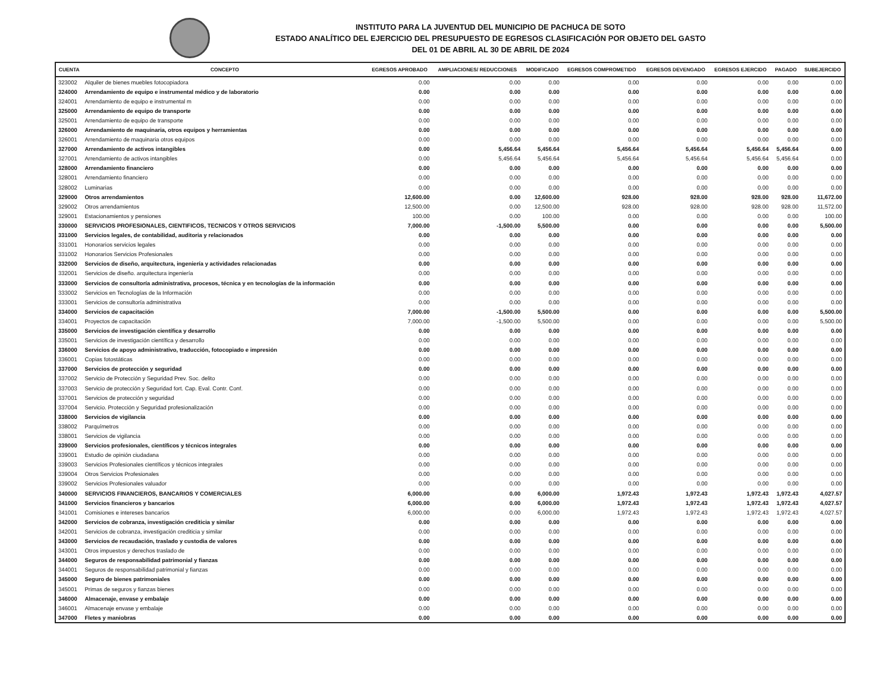INSTITUTO PARA LA JUVENTUD DEL MUNICIPIO DE PACHUCA DE SOTO
ESTADO ANALÍTICO DEL EJERCICIO DEL PRESUPUESTO DE EGRESOS CLASIFICACIÓN POR OBJETO DEL GASTO
DEL 01 DE ABRIL AL 30 DE ABRIL DE 2024
| CUENTA | CONCEPTO | EGRESOS APROBADO | AMPLIACIONES/ REDUCCIONES | MODIFICADO | EGRESOS COMPROMETIDO | EGRESOS DEVENGADO | EGRESOS EJERCIDO | PAGADO | SUBEJERCIDO |
| --- | --- | --- | --- | --- | --- | --- | --- | --- | --- |
| 323002 | Alquiler de bienes muebles fotocopiadora | 0.00 | 0.00 | 0.00 | 0.00 | 0.00 | 0.00 | 0.00 | 0.00 |
| 324000 | Arrendamiento de equipo e instrumental médico y de laboratorio | 0.00 | 0.00 | 0.00 | 0.00 | 0.00 | 0.00 | 0.00 | 0.00 |
| 324001 | Arrendamiento de equipo e instrumental m | 0.00 | 0.00 | 0.00 | 0.00 | 0.00 | 0.00 | 0.00 | 0.00 |
| 325000 | Arrendamiento de equipo de transporte | 0.00 | 0.00 | 0.00 | 0.00 | 0.00 | 0.00 | 0.00 | 0.00 |
| 325001 | Arrendamiento de equipo de transporte | 0.00 | 0.00 | 0.00 | 0.00 | 0.00 | 0.00 | 0.00 | 0.00 |
| 326000 | Arrendamiento de maquinaria, otros equipos y herramientas | 0.00 | 0.00 | 0.00 | 0.00 | 0.00 | 0.00 | 0.00 | 0.00 |
| 326001 | Arrendamiento de maquinaria otros equipos | 0.00 | 0.00 | 0.00 | 0.00 | 0.00 | 0.00 | 0.00 | 0.00 |
| 327000 | Arrendamiento de activos intangibles | 0.00 | 5,456.64 | 5,456.64 | 5,456.64 | 5,456.64 | 5,456.64 | 5,456.64 | 0.00 |
| 327001 | Arrendamiento de activos intangibles | 0.00 | 5,456.64 | 5,456.64 | 5,456.64 | 5,456.64 | 5,456.64 | 5,456.64 | 0.00 |
| 328000 | Arrendamiento financiero | 0.00 | 0.00 | 0.00 | 0.00 | 0.00 | 0.00 | 0.00 | 0.00 |
| 328001 | Arrendamiento financiero | 0.00 | 0.00 | 0.00 | 0.00 | 0.00 | 0.00 | 0.00 | 0.00 |
| 328002 | Luminarias | 0.00 | 0.00 | 0.00 | 0.00 | 0.00 | 0.00 | 0.00 | 0.00 |
| 329000 | Otros arrendamientos | 12,600.00 | 0.00 | 12,600.00 | 928.00 | 928.00 | 928.00 | 928.00 | 11,672.00 |
| 329002 | Otros arrendamientos | 12,500.00 | 0.00 | 12,500.00 | 928.00 | 928.00 | 928.00 | 928.00 | 11,572.00 |
| 329001 | Estacionamientos y pensiones | 100.00 | 0.00 | 100.00 | 0.00 | 0.00 | 0.00 | 0.00 | 100.00 |
| 330000 | SERVICIOS PROFESIONALES, CIENTIFICOS, TECNICOS Y OTROS SERVICIOS | 7,000.00 | -1,500.00 | 5,500.00 | 0.00 | 0.00 | 0.00 | 0.00 | 5,500.00 |
| 331000 | Servicios legales, de contabilidad, auditoria y relacionados | 0.00 | 0.00 | 0.00 | 0.00 | 0.00 | 0.00 | 0.00 | 0.00 |
| 331001 | Honorarios servicios legales | 0.00 | 0.00 | 0.00 | 0.00 | 0.00 | 0.00 | 0.00 | 0.00 |
| 331002 | Honorarios Servicios Profesionales | 0.00 | 0.00 | 0.00 | 0.00 | 0.00 | 0.00 | 0.00 | 0.00 |
| 332000 | Servicios de diseño, arquitectura, ingeniería y actividades relacionadas | 0.00 | 0.00 | 0.00 | 0.00 | 0.00 | 0.00 | 0.00 | 0.00 |
| 332001 | Servicios de diseño. arquitectura ingeniería | 0.00 | 0.00 | 0.00 | 0.00 | 0.00 | 0.00 | 0.00 | 0.00 |
| 333000 | Servicios de consultoría administrativa, procesos, técnica y en tecnologías de la información | 0.00 | 0.00 | 0.00 | 0.00 | 0.00 | 0.00 | 0.00 | 0.00 |
| 333002 | Servicios en Tecnologías de la Información | 0.00 | 0.00 | 0.00 | 0.00 | 0.00 | 0.00 | 0.00 | 0.00 |
| 333001 | Servicios de consultoría administrativa | 0.00 | 0.00 | 0.00 | 0.00 | 0.00 | 0.00 | 0.00 | 0.00 |
| 334000 | Servicios de capacitación | 7,000.00 | -1,500.00 | 5,500.00 | 0.00 | 0.00 | 0.00 | 0.00 | 5,500.00 |
| 334001 | Proyectos de capacitación | 7,000.00 | -1,500.00 | 5,500.00 | 0.00 | 0.00 | 0.00 | 0.00 | 5,500.00 |
| 335000 | Servicios de investigación científica y desarrollo | 0.00 | 0.00 | 0.00 | 0.00 | 0.00 | 0.00 | 0.00 | 0.00 |
| 335001 | Servicios de investigación científica y desarrollo | 0.00 | 0.00 | 0.00 | 0.00 | 0.00 | 0.00 | 0.00 | 0.00 |
| 336000 | Servicios de apoyo administrativo, traducción, fotocopiado e impresión | 0.00 | 0.00 | 0.00 | 0.00 | 0.00 | 0.00 | 0.00 | 0.00 |
| 336001 | Copias fotostáticas | 0.00 | 0.00 | 0.00 | 0.00 | 0.00 | 0.00 | 0.00 | 0.00 |
| 337000 | Servicios de protección y seguridad | 0.00 | 0.00 | 0.00 | 0.00 | 0.00 | 0.00 | 0.00 | 0.00 |
| 337002 | Servicio de Protección y Seguridad Prev. Soc. delito | 0.00 | 0.00 | 0.00 | 0.00 | 0.00 | 0.00 | 0.00 | 0.00 |
| 337003 | Servicio de protección y Seguridad fort. Cap. Eval. Contr. Conf. | 0.00 | 0.00 | 0.00 | 0.00 | 0.00 | 0.00 | 0.00 | 0.00 |
| 337001 | Servicios de protección y seguridad | 0.00 | 0.00 | 0.00 | 0.00 | 0.00 | 0.00 | 0.00 | 0.00 |
| 337004 | Servicio. Protección y Seguridad profesionalización | 0.00 | 0.00 | 0.00 | 0.00 | 0.00 | 0.00 | 0.00 | 0.00 |
| 338000 | Servicios de vigilancia | 0.00 | 0.00 | 0.00 | 0.00 | 0.00 | 0.00 | 0.00 | 0.00 |
| 338002 | Parquímetros | 0.00 | 0.00 | 0.00 | 0.00 | 0.00 | 0.00 | 0.00 | 0.00 |
| 338001 | Servicios de vigilancia | 0.00 | 0.00 | 0.00 | 0.00 | 0.00 | 0.00 | 0.00 | 0.00 |
| 339000 | Servicios profesionales, científicos y técnicos integrales | 0.00 | 0.00 | 0.00 | 0.00 | 0.00 | 0.00 | 0.00 | 0.00 |
| 339001 | Estudio de opinión ciudadana | 0.00 | 0.00 | 0.00 | 0.00 | 0.00 | 0.00 | 0.00 | 0.00 |
| 339003 | Servicios Profesionales científicos y técnicos integrales | 0.00 | 0.00 | 0.00 | 0.00 | 0.00 | 0.00 | 0.00 | 0.00 |
| 339004 | Otros Servicios Profesionales | 0.00 | 0.00 | 0.00 | 0.00 | 0.00 | 0.00 | 0.00 | 0.00 |
| 339002 | Servicios Profesionales valuador | 0.00 | 0.00 | 0.00 | 0.00 | 0.00 | 0.00 | 0.00 | 0.00 |
| 340000 | SERVICIOS FINANCIEROS, BANCARIOS Y COMERCIALES | 6,000.00 | 0.00 | 6,000.00 | 1,972.43 | 1,972.43 | 1,972.43 | 1,972.43 | 4,027.57 |
| 341000 | Servicios financieros y bancarios | 6,000.00 | 0.00 | 6,000.00 | 1,972.43 | 1,972.43 | 1,972.43 | 1,972.43 | 4,027.57 |
| 341001 | Comisiones e intereses bancarios | 6,000.00 | 0.00 | 6,000.00 | 1,972.43 | 1,972.43 | 1,972.43 | 1,972.43 | 4,027.57 |
| 342000 | Servicios de cobranza, investigación crediticia y similar | 0.00 | 0.00 | 0.00 | 0.00 | 0.00 | 0.00 | 0.00 | 0.00 |
| 342001 | Servicios de cobranza, investigación crediticia y similar | 0.00 | 0.00 | 0.00 | 0.00 | 0.00 | 0.00 | 0.00 | 0.00 |
| 343000 | Servicios de recaudación, traslado y custodia de valores | 0.00 | 0.00 | 0.00 | 0.00 | 0.00 | 0.00 | 0.00 | 0.00 |
| 343001 | Otros impuestos y derechos traslado de | 0.00 | 0.00 | 0.00 | 0.00 | 0.00 | 0.00 | 0.00 | 0.00 |
| 344000 | Seguros de responsabilidad patrimonial y fianzas | 0.00 | 0.00 | 0.00 | 0.00 | 0.00 | 0.00 | 0.00 | 0.00 |
| 344001 | Seguros de responsabilidad patrimonial y fianzas | 0.00 | 0.00 | 0.00 | 0.00 | 0.00 | 0.00 | 0.00 | 0.00 |
| 345000 | Seguro de bienes patrimoniales | 0.00 | 0.00 | 0.00 | 0.00 | 0.00 | 0.00 | 0.00 | 0.00 |
| 345001 | Primas de seguros y fianzas bienes | 0.00 | 0.00 | 0.00 | 0.00 | 0.00 | 0.00 | 0.00 | 0.00 |
| 346000 | Almacenaje, envase y embalaje | 0.00 | 0.00 | 0.00 | 0.00 | 0.00 | 0.00 | 0.00 | 0.00 |
| 346001 | Almacenaje envase y embalaje | 0.00 | 0.00 | 0.00 | 0.00 | 0.00 | 0.00 | 0.00 | 0.00 |
| 347000 | Fletes y maniobras | 0.00 | 0.00 | 0.00 | 0.00 | 0.00 | 0.00 | 0.00 | 0.00 |